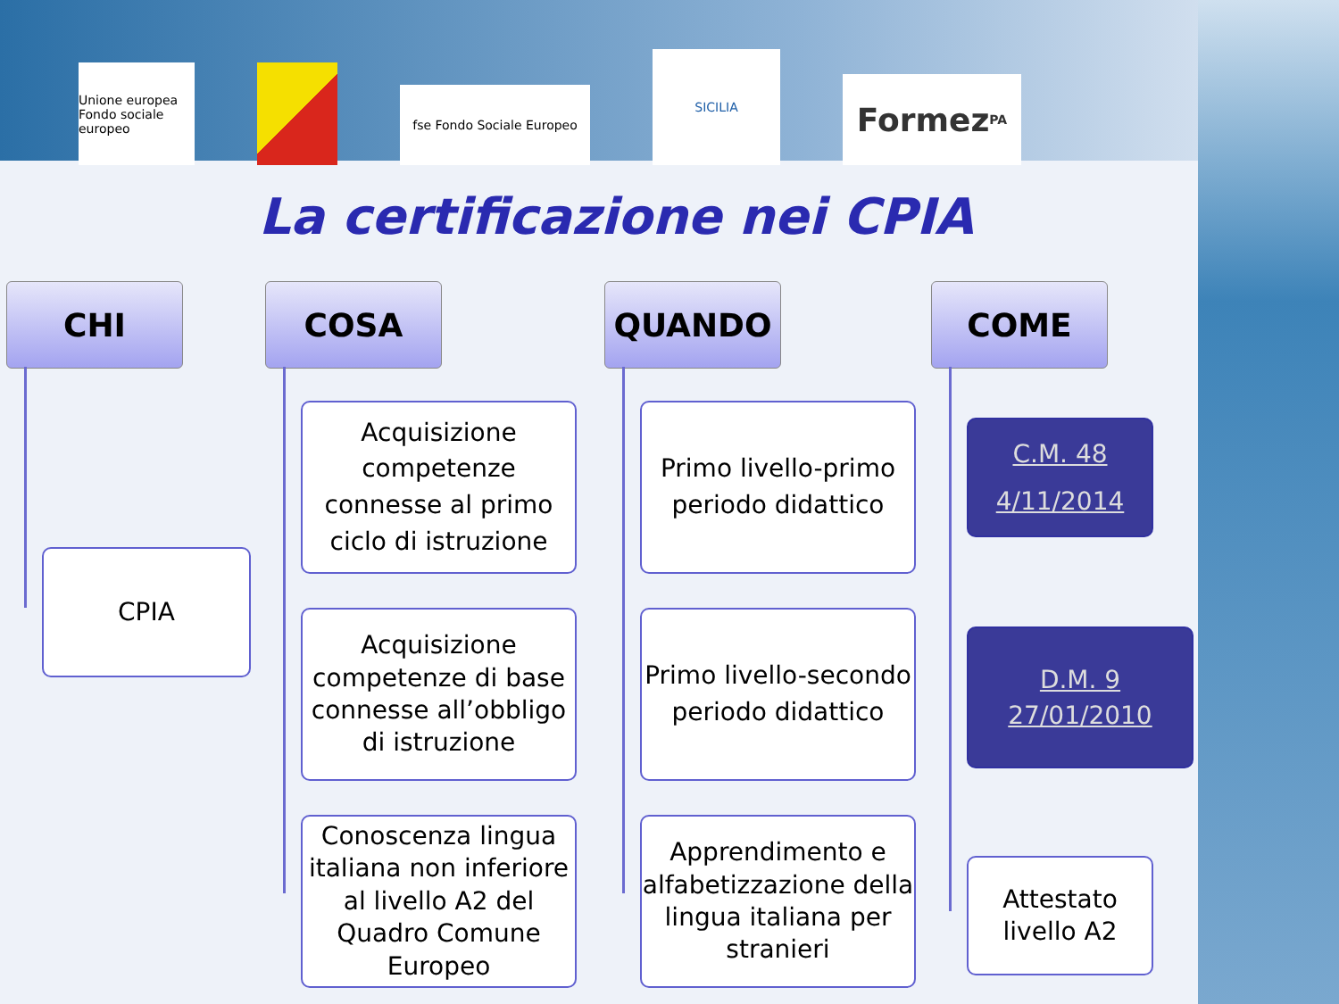Unione europea Fondo sociale europeo
fse Fondo Sociale Europeo
SICILIA
Formez<sub>PA</sub>
La certificazione nei CPIA
CHI
CPIA
COSA
Acquisizione competenze connesse al primo ciclo di istruzione
Acquisizione competenze di base connesse all’obbligo di istruzione
Conoscenza lingua italiana non inferiore al livello A2 del Quadro Comune Europeo
QUANDO
Primo livello-primo periodo didattico
Primo livello-secondo periodo didattico
Apprendimento e alfabetizzazione della lingua italiana per stranieri
COME
C.M. 48
4/11/2014
D.M. 9
27/01/2010
Attestato livello A2